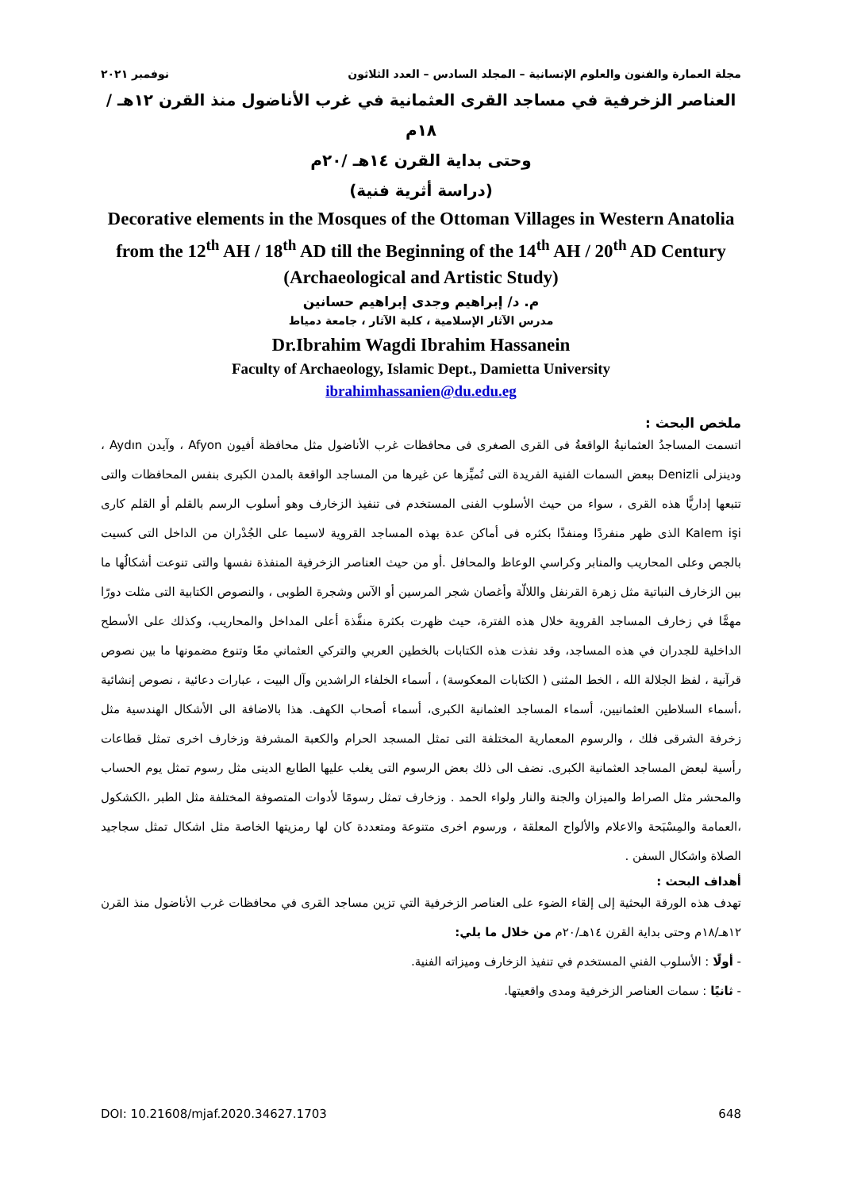مجلة العمارة والفنون والعلوم الإنسانية – المجلد السادس – العدد الثلاثون نوفمبر ٢٠٢١
العناصر الزخرفية في مساجد القرى العثمانية في غرب الأناضول منذ القرن ١٢هـ /١٨م
وحتى بداية القرن ١٤هـ /٢٠م
(دراسة أثرية فنية)
Decorative elements in the Mosques of the Ottoman Villages in Western Anatolia from the 12<sup>th</sup> AH / 18<sup>th</sup> AD till the Beginning of the 14<sup>th</sup> AH / 20<sup>th</sup> AD Century
(Archaeological and Artistic Study)
م. د/ إبراهيم وجدى إبراهيم حسانين
مدرس الآثار الإسلامية ، كلية الآثار ، جامعة دمياط
Dr.Ibrahim Wagdi Ibrahim Hassanein
Faculty of Archaeology, Islamic Dept., Damietta University
ibrahimhassanien@du.edu.eg
ملخص البحث :
اتسمت المساجدُ العثمانيةُ الواقعةُ فى القرى الصغرى فى محافظات غرب الأناضول مثل محافظة أفيون Afyon ، وآيدن Aydın ، ودينزلى Denizli ببعض السمات الفنية الفريدة التى تُميِّزها عن غيرها من المساجد الواقعة بالمدن الكبرى بنفس المحافظات والتى تتبعها إداريًّا هذه القرى ، سواء من حيث الأسلوب الفنى المستخدم فى تنفيذ الزخارف وهو أسلوب الرسم بالقلم أو القلم كارى Kalem işi الذى ظهر منفردًا ومنفذًا بكثره فى أماكن عدة بهذه المساجد القروية لاسيما على الجُدْران من الداخل التى كسيت بالجص وعلى المحاريب والمنابر وكراسي الوعاظ والمحافل .أو من حيث العناصر الزخرفية المنفذة نفسها والتى تنوعت أشكالُها ما بين الزخارف النباتية مثل زهرة القرنفل واللالّة وأغصان شجر المرسين أو الآس وشجرة الطوبى ، والنصوص الكتابية التى مثلت دورًا مهمًّا في زخارف المساجد القروية خلال هذه الفترة، حيث ظهرت بكثرة منفَّذة أعلى المداخل والمحاريب، وكذلك على الأسطح الداخلية للجدران في هذه المساجد، وقد نفذت هذه الكتابات بالخطين العربي والتركي العثماني معًا وتنوع مضمونها ما بين نصوص قرآنية ، لفظ الجلالة الله ، الخط المثنى ( الكتابات المعكوسة) ، أسماء الخلفاء الراشدين وآل البيت ، عبارات دعائية ، نصوص إنشائية ،أسماء السلاطين العثمانيين، أسماء المساجد العثمانية الكبرى، أسماء أصحاب الكهف. هذا بالاضافة الى الأشكال الهندسية مثل زخرفة الشرقى فلك ، والرسوم المعمارية المختلفة التى تمثل المسجد الحرام والكعبة المشرفة وزخارف اخرى تمثل قطاعات رأسية لبعض المساجد العثمانية الكبرى. نضف الى ذلك بعض الرسوم التى يغلب عليها الطابع الدينى مثل رسوم تمثل يوم الحساب والمحشر مثل الصراط والميزان والجنة والنار ولواء الحمد . وزخارف تمثل رسومًا لأدوات المتصوفة المختلفة مثل الطبر ،الكشكول ،العمامة والمِسْبَحة والاعلام والألواح المعلقة ، ورسوم اخرى متنوعة ومتعددة كان لها رمزيتها الخاصة مثل اشكال تمثل سجاجيد الصلاة واشكال السفن .
أهداف البحث :
تهدف هذه الورقة البحثية إلى إلقاء الضوء على العناصر الزخرفية التي تزين مساجد القرى في محافظات غرب الأناضول منذ القرن ١٢هـ/١٨م وحتى بداية القرن ١٤هـ/٢٠م من خلال ما يلي:
- أولًا : الأسلوب الفني المستخدم في تنفيذ الزخارف وميزاته الفنية.
- ثانيًا : سمات العناصر الزخرفية ومدى واقعيتها.
DOI: 10.21608/mjaf.2020.34627.1703 648